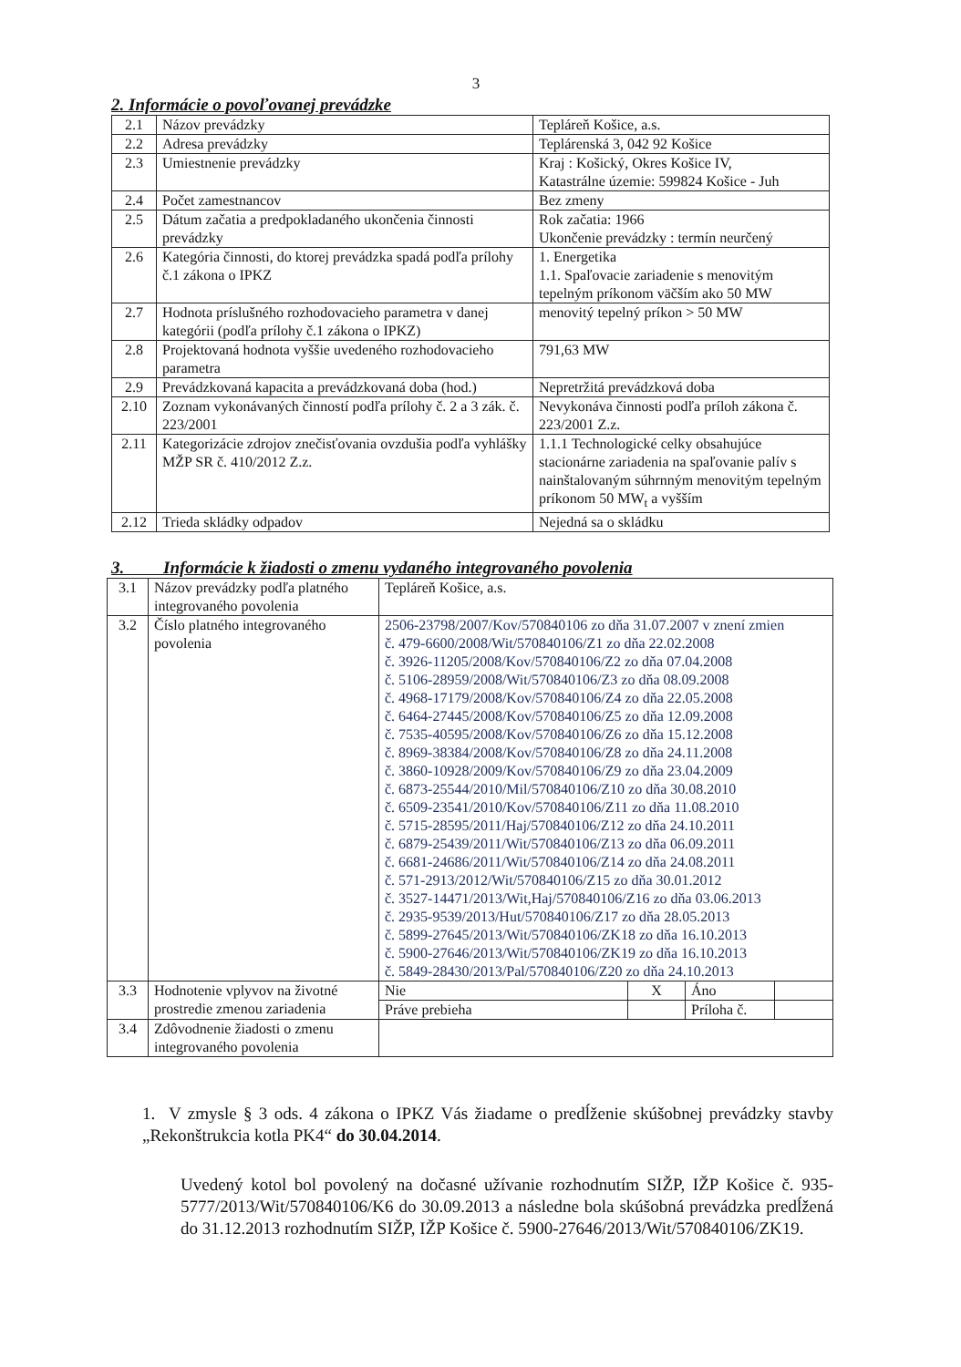3
2. Informácie o povoľovanej prevádzke
| 2.1 | Názov prevádzky | Tepláreň Košice, a.s. |
| 2.2 | Adresa prevádzky | Teplárenská 3, 042 92 Košice |
| 2.3 | Umiestnenie prevádzky | Kraj : Košický, Okres Košice IV, Katastrálne územie: 599824 Košice - Juh |
| 2.4 | Počet zamestnancov | Bez zmeny |
| 2.5 | Dátum začatia a predpokladaného ukončenia činnosti prevádzky | Rok začatia: 1966 Ukončenie prevádzky : termín neurčený |
| 2.6 | Kategória činnosti, do ktorej prevádzka spadá podľa prílohy č.1 zákona o IPKZ | 1. Energetika 1.1. Spaľovacie zariadenie s menovitým tepelným príkonom väčším ako 50 MW |
| 2.7 | Hodnota príslušného rozhodovacieho parametra v danej kategórii (podľa prílohy č.1 zákona o IPKZ) | menovitý tepelný príkon > 50 MW |
| 2.8 | Projektovaná hodnota vyššie uvedeného rozhodovacieho parametra | 791,63 MW |
| 2.9 | Prevádzkovaná kapacita a prevádzkovaná doba (hod.) | Nepretržitá prevádzková doba |
| 2.10 | Zoznam vykonávaných činností podľa prílohy č. 2 a 3 zák. č. 223/2001 | Nevykonáva činnosti podľa príloh zákona č. 223/2001 Z.z. |
| 2.11 | Kategorizácie zdrojov znečisťovania ovzdušia podľa vyhlášky MŽP SR č. 410/2012 Z.z. | 1.1.1 Technologické celky obsahujúce stacionárne zariadenia na spaľovanie palív s nainštalovaným súhrnným menovitým tepelným príkonom 50 MW<sub>t</sub> a vyšším |
| 2.12 | Trieda skládky odpadov | Nejedná sa o skládku |
3. Informácie k žiadosti o zmenu vydaného integrovaného povolenia
| 3.1 | Názov prevádzky podľa platného integrovaného povolenia | Tepláreň Košice, a.s. | | | |
| 3.2 | Číslo platného integrovaného povolenia | 2506-23798/2007/Kov/570840106 zo dňa 31.07.2007 v znení zmien č. 479-6600/2008/Wit/570840106/Z1 zo dňa 22.02.2008 č. 3926-11205/2008/Kov/570840106/Z2 zo dňa 07.04.2008 č. 5106-28959/2008/Wit/570840106/Z3 zo dňa 08.09.2008 č. 4968-17179/2008/Kov/570840106/Z4 zo dňa 22.05.2008 č. 6464-27445/2008/Kov/570840106/Z5 zo dňa 12.09.2008 č. 7535-40595/2008/Kov/570840106/Z6 zo dňa 15.12.2008 č. 8969-38384/2008/Kov/570840106/Z8 zo dňa 24.11.2008 č. 3860-10928/2009/Kov/570840106/Z9 zo dňa 23.04.2009 č. 6873-25544/2010/Mil/570840106/Z10 zo dňa 30.08.2010 č. 6509-23541/2010/Kov/570840106/Z11 zo dňa 11.08.2010 č. 5715-28595/2011/Haj/570840106/Z12 zo dňa 24.10.2011 č. 6879-25439/2011/Wit/570840106/Z13 zo dňa 06.09.2011 č. 6681-24686/2011/Wit/570840106/Z14 zo dňa 24.08.2011 č. 571-2913/2012/Wit/570840106/Z15 zo dňa 30.01.2012 č. 3527-14471/2013/Wit,Haj/570840106/Z16 zo dňa 03.06.2013 č. 2935-9539/2013/Hut/570840106/Z17 zo dňa 28.05.2013 č. 5899-27645/2013/Wit/570840106/ZK18 zo dňa 16.10.2013 č. 5900-27646/2013/Wit/570840106/ZK19 zo dňa 16.10.2013 č. 5849-28430/2013/Pal/570840106/Z20 zo dňa 24.10.2013 | | | |
| 3.3 | Hodnotenie vplyvov na životné prostredie zmenou zariadenia | Nie | X | Áno | |
| | | Práve prebieha | | Príloha č. | |
| 3.4 | Zdôvodnenie žiadosti o zmenu integrovaného povolenia | | | | |
1. V zmysle § 3 ods. 4 zákona o IPKZ Vás žiadame o predĺženie skúšobnej prevádzky stavby „Rekonštrukcia kotla PK4“ do 30.04.2014.
Uvedený kotol bol povolený na dočasné užívanie rozhodnutím SIŽP, IŽP Košice č. 935-5777/2013/Wit/570840106/K6 do 30.09.2013 a následne bola skúšobná prevádzka predĺžená do 31.12.2013 rozhodnutím SIŽP, IŽP Košice č. 5900-27646/2013/Wit/570840106/ZK19.